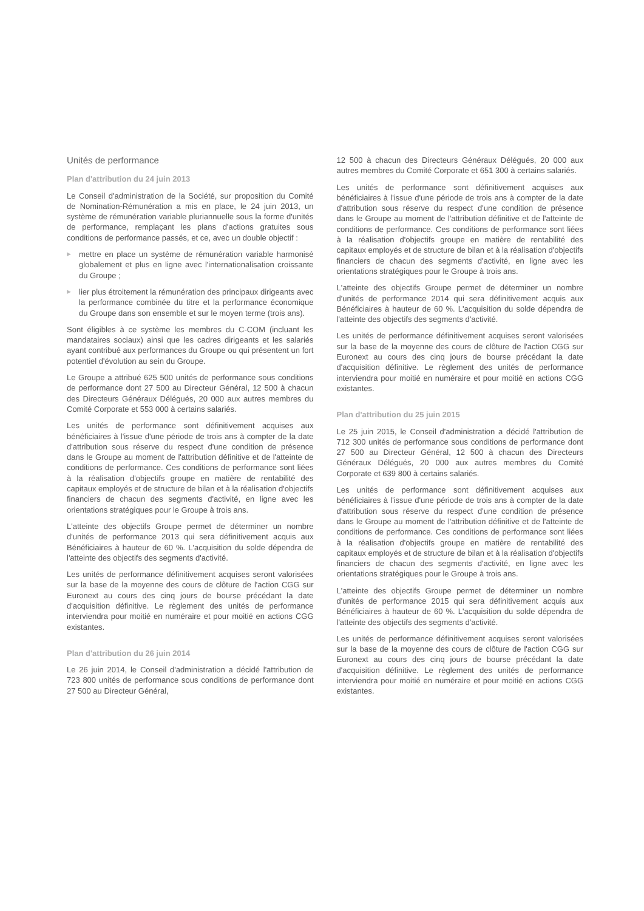Unités de performance
Plan d'attribution du 24 juin 2013
Le Conseil d'administration de la Société, sur proposition du Comité de Nomination-Rémunération a mis en place, le 24 juin 2013, un système de rémunération variable pluriannuelle sous la forme d'unités de performance, remplaçant les plans d'actions gratuites sous conditions de performance passés, et ce, avec un double objectif :
▶ mettre en place un système de rémunération variable harmonisé globalement et plus en ligne avec l'internationalisation croissante du Groupe ;
▶ lier plus étroitement la rémunération des principaux dirigeants avec la performance combinée du titre et la performance économique du Groupe dans son ensemble et sur le moyen terme (trois ans).
Sont éligibles à ce système les membres du C-COM (incluant les mandataires sociaux) ainsi que les cadres dirigeants et les salariés ayant contribué aux performances du Groupe ou qui présentent un fort potentiel d'évolution au sein du Groupe.
Le Groupe a attribué 625 500 unités de performance sous conditions de performance dont 27 500 au Directeur Général, 12 500 à chacun des Directeurs Généraux Délégués, 20 000 aux autres membres du Comité Corporate et 553 000 à certains salariés.
Les unités de performance sont définitivement acquises aux bénéficiaires à l'issue d'une période de trois ans à compter de la date d'attribution sous réserve du respect d'une condition de présence dans le Groupe au moment de l'attribution définitive et de l'atteinte de conditions de performance. Ces conditions de performance sont liées à la réalisation d'objectifs groupe en matière de rentabilité des capitaux employés et de structure de bilan et à la réalisation d'objectifs financiers de chacun des segments d'activité, en ligne avec les orientations stratégiques pour le Groupe à trois ans.
L'atteinte des objectifs Groupe permet de déterminer un nombre d'unités de performance 2013 qui sera définitivement acquis aux Bénéficiaires à hauteur de 60 %. L'acquisition du solde dépendra de l'atteinte des objectifs des segments d'activité.
Les unités de performance définitivement acquises seront valorisées sur la base de la moyenne des cours de clôture de l'action CGG sur Euronext au cours des cinq jours de bourse précédant la date d'acquisition définitive. Le règlement des unités de performance interviendra pour moitié en numéraire et pour moitié en actions CGG existantes.
Plan d'attribution du 26 juin 2014
Le 26 juin 2014, le Conseil d'administration a décidé l'attribution de 723 800 unités de performance sous conditions de performance dont 27 500 au Directeur Général,
12 500 à chacun des Directeurs Généraux Délégués, 20 000 aux autres membres du Comité Corporate et 651 300 à certains salariés.
Les unités de performance sont définitivement acquises aux bénéficiaires à l'issue d'une période de trois ans à compter de la date d'attribution sous réserve du respect d'une condition de présence dans le Groupe au moment de l'attribution définitive et de l'atteinte de conditions de performance. Ces conditions de performance sont liées à la réalisation d'objectifs groupe en matière de rentabilité des capitaux employés et de structure de bilan et à la réalisation d'objectifs financiers de chacun des segments d'activité, en ligne avec les orientations stratégiques pour le Groupe à trois ans.
L'atteinte des objectifs Groupe permet de déterminer un nombre d'unités de performance 2014 qui sera définitivement acquis aux Bénéficiaires à hauteur de 60 %. L'acquisition du solde dépendra de l'atteinte des objectifs des segments d'activité.
Les unités de performance définitivement acquises seront valorisées sur la base de la moyenne des cours de clôture de l'action CGG sur Euronext au cours des cinq jours de bourse précédant la date d'acquisition définitive. Le règlement des unités de performance interviendra pour moitié en numéraire et pour moitié en actions CGG existantes.
Plan d'attribution du 25 juin 2015
Le 25 juin 2015, le Conseil d'administration a décidé l'attribution de 712 300 unités de performance sous conditions de performance dont 27 500 au Directeur Général, 12 500 à chacun des Directeurs Généraux Délégués, 20 000 aux autres membres du Comité Corporate et 639 800 à certains salariés.
Les unités de performance sont définitivement acquises aux bénéficiaires à l'issue d'une période de trois ans à compter de la date d'attribution sous réserve du respect d'une condition de présence dans le Groupe au moment de l'attribution définitive et de l'atteinte de conditions de performance. Ces conditions de performance sont liées à la réalisation d'objectifs groupe en matière de rentabilité des capitaux employés et de structure de bilan et à la réalisation d'objectifs financiers de chacun des segments d'activité, en ligne avec les orientations stratégiques pour le Groupe à trois ans.
L'atteinte des objectifs Groupe permet de déterminer un nombre d'unités de performance 2015 qui sera définitivement acquis aux Bénéficiaires à hauteur de 60 %. L'acquisition du solde dépendra de l'atteinte des objectifs des segments d'activité.
Les unités de performance définitivement acquises seront valorisées sur la base de la moyenne des cours de clôture de l'action CGG sur Euronext au cours des cinq jours de bourse précédant la date d'acquisition définitive. Le règlement des unités de performance interviendra pour moitié en numéraire et pour moitié en actions CGG existantes.